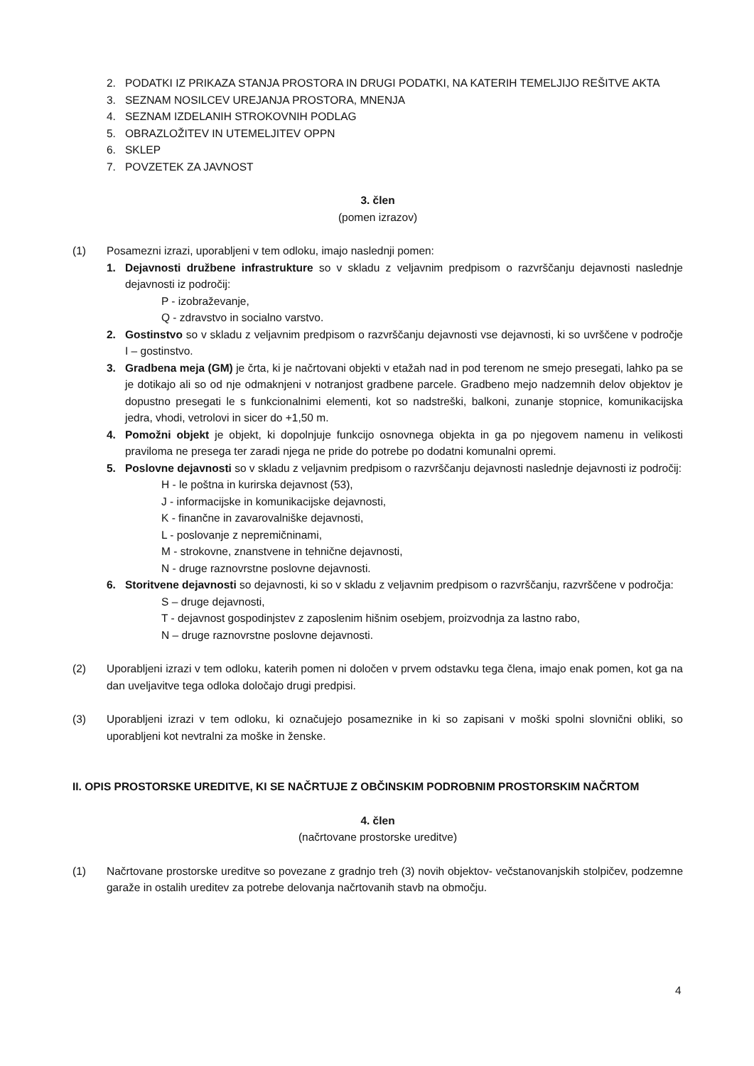2. PODATKI IZ PRIKAZA STANJA PROSTORA IN DRUGI PODATKI, NA KATERIH TEMELJIJO REŠITVE AKTA
3. SEZNAM NOSILCEV UREJANJA PROSTORA, MNENJA
4. SEZNAM IZDELANIH STROKOVNIH PODLAG
5. OBRAZLOŽITEV IN UTEMELJITEV OPPN
6. SKLEP
7. POVZETEK ZA JAVNOST
3. člen
(pomen izrazov)
(1) Posamezni izrazi, uporabljeni v tem odloku, imajo naslednji pomen:
1. Dejavnosti družbene infrastrukture so v skladu z veljavnim predpisom o razvrščanju dejavnosti naslednje dejavnosti iz področij:
P - izobraževanje,
Q - zdravstvo in socialno varstvo.
2. Gostinstvo so v skladu z veljavnim predpisom o razvrščanju dejavnosti vse dejavnosti, ki so uvrščene v področje I – gostinstvo.
3. Gradbena meja (GM) je črta, ki je načrtovani objekti v etažah nad in pod terenom ne smejo presegati, lahko pa se je dotikajo ali so od nje odmaknjeni v notranjost gradbene parcele. Gradbeno mejo nadzemnih delov objektov je dopustno presegati le s funkcionalnimi elementi, kot so nadstreški, balkoni, zunanje stopnice, komunikacijska jedra, vhodi, vetrolovi in sicer do +1,50 m.
4. Pomožni objekt je objekt, ki dopolnjuje funkcijo osnovnega objekta in ga po njegovem namenu in velikosti praviloma ne presega ter zaradi njega ne pride do potrebe po dodatni komunalni opremi.
5. Poslovne dejavnosti so v skladu z veljavnim predpisom o razvrščanju dejavnosti naslednje dejavnosti iz področij:
H - le poštna in kurirska dejavnost (53),
J - informacijske in komunikacijske dejavnosti,
K - finančne in zavarovalniške dejavnosti,
L - poslovanje z nepremičninami,
M - strokovne, znanstvene in tehnične dejavnosti,
N - druge raznovrstne poslovne dejavnosti.
6. Storitvene dejavnosti so dejavnosti, ki so v skladu z veljavnim predpisom o razvrščanju, razvrščene v področja:
S – druge dejavnosti,
T - dejavnost gospodinjstev z zaposlenim hišnim osebjem, proizvodnja za lastno rabo,
N – druge raznovrstne poslovne dejavnosti.
(2) Uporabljeni izrazi v tem odloku, katerih pomen ni določen v prvem odstavku tega člena, imajo enak pomen, kot ga na dan uveljavitve tega odloka določajo drugi predpisi.
(3) Uporabljeni izrazi v tem odloku, ki označujejo posameznike in ki so zapisani v moški spolni slovnični obliki, so uporabljeni kot nevtralni za moške in ženske.
II. OPIS PROSTORSKE UREDITVE, KI SE NAČRTUJE Z OBČINSKIM PODROBNIM PROSTORSKIM NAČRTOM
4. člen
(načrtovane prostorske ureditve)
(1) Načrtovane prostorske ureditve so povezane z gradnjo treh (3) novih objektov- večstanovanjskih stolpičev, podzemne garaže in ostalih ureditev za potrebe delovanja načrtovanih stavb na območju.
4